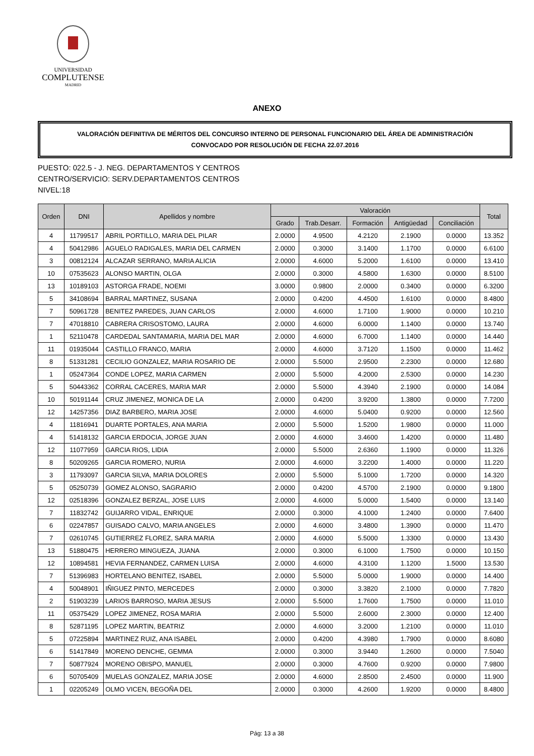UNIVERSIDAD
COMPLUTENSE
MADRID
ANEXO
VALORACIÓN DEFINITIVA DE MÉRITOS DEL CONCURSO INTERNO DE PERSONAL FUNCIONARIO DEL ÁREA DE ADMINISTRACIÓN
CONVOCADO POR RESOLUCIÓN DE FECHA 22.07.2016
PUESTO: 022.5 - J. NEG. DEPARTAMENTOS Y CENTROS
CENTRO/SERVICIO: SERV.DEPARTAMENTOS CENTROS
NIVEL:18
| Orden | DNI | Apellidos y nombre | Valoración | | | | | Total |
| --- | --- | --- | --- | --- | --- | --- | --- | --- |
| | | | Grado | Trab.Desarr. | Formación | Antigüedad | Conciliación | |
| 4 | 11799517 | ABRIL PORTILLO, MARIA DEL PILAR | 2.0000 | 4.9500 | 4.2120 | 2.1900 | 0.0000 | 13.352 |
| 4 | 50412986 | AGUELO RADIGALES, MARIA DEL CARMEN | 2.0000 | 0.3000 | 3.1400 | 1.1700 | 0.0000 | 6.6100 |
| 3 | 00812124 | ALCAZAR SERRANO, MARIA ALICIA | 2.0000 | 4.6000 | 5.2000 | 1.6100 | 0.0000 | 13.410 |
| 10 | 07535623 | ALONSO MARTIN, OLGA | 2.0000 | 0.3000 | 4.5800 | 1.6300 | 0.0000 | 8.5100 |
| 13 | 10189103 | ASTORGA FRADE, NOEMI | 3.0000 | 0.9800 | 2.0000 | 0.3400 | 0.0000 | 6.3200 |
| 5 | 34108694 | BARRAL MARTINEZ, SUSANA | 2.0000 | 0.4200 | 4.4500 | 1.6100 | 0.0000 | 8.4800 |
| 7 | 50961728 | BENITEZ PAREDES, JUAN CARLOS | 2.0000 | 4.6000 | 1.7100 | 1.9000 | 0.0000 | 10.210 |
| 7 | 47018810 | CABRERA CRISOSTOMO, LAURA | 2.0000 | 4.6000 | 6.0000 | 1.1400 | 0.0000 | 13.740 |
| 1 | 52110478 | CARDEDAL SANTAMARIA, MARIA DEL MAR | 2.0000 | 4.6000 | 6.7000 | 1.1400 | 0.0000 | 14.440 |
| 11 | 01935044 | CASTILLO FRANCO, MARIA | 2.0000 | 4.6000 | 3.7120 | 1.1500 | 0.0000 | 11.462 |
| 8 | 51331281 | CECILIO GONZALEZ, MARIA ROSARIO DE | 2.0000 | 5.5000 | 2.9500 | 2.2300 | 0.0000 | 12.680 |
| 1 | 05247364 | CONDE LOPEZ, MARIA CARMEN | 2.0000 | 5.5000 | 4.2000 | 2.5300 | 0.0000 | 14.230 |
| 5 | 50443362 | CORRAL CACERES, MARIA MAR | 2.0000 | 5.5000 | 4.3940 | 2.1900 | 0.0000 | 14.084 |
| 10 | 50191144 | CRUZ JIMENEZ, MONICA DE LA | 2.0000 | 0.4200 | 3.9200 | 1.3800 | 0.0000 | 7.7200 |
| 12 | 14257356 | DIAZ BARBERO, MARIA JOSE | 2.0000 | 4.6000 | 5.0400 | 0.9200 | 0.0000 | 12.560 |
| 4 | 11816941 | DUARTE PORTALES, ANA MARIA | 2.0000 | 5.5000 | 1.5200 | 1.9800 | 0.0000 | 11.000 |
| 4 | 51418132 | GARCIA ERDOCIA, JORGE JUAN | 2.0000 | 4.6000 | 3.4600 | 1.4200 | 0.0000 | 11.480 |
| 12 | 11077959 | GARCIA RIOS, LIDIA | 2.0000 | 5.5000 | 2.6360 | 1.1900 | 0.0000 | 11.326 |
| 8 | 50209265 | GARCIA ROMERO, NURIA | 2.0000 | 4.6000 | 3.2200 | 1.4000 | 0.0000 | 11.220 |
| 3 | 11793097 | GARCIA SILVA, MARIA DOLORES | 2.0000 | 5.5000 | 5.1000 | 1.7200 | 0.0000 | 14.320 |
| 5 | 05250739 | GOMEZ ALONSO, SAGRARIO | 2.0000 | 0.4200 | 4.5700 | 2.1900 | 0.0000 | 9.1800 |
| 12 | 02518396 | GONZALEZ BERZAL, JOSE LUIS | 2.0000 | 4.6000 | 5.0000 | 1.5400 | 0.0000 | 13.140 |
| 7 | 11832742 | GUIJARRO VIDAL, ENRIQUE | 2.0000 | 0.3000 | 4.1000 | 1.2400 | 0.0000 | 7.6400 |
| 6 | 02247857 | GUISADO CALVO, MARIA ANGELES | 2.0000 | 4.6000 | 3.4800 | 1.3900 | 0.0000 | 11.470 |
| 7 | 02610745 | GUTIERREZ FLOREZ, SARA MARIA | 2.0000 | 4.6000 | 5.5000 | 1.3300 | 0.0000 | 13.430 |
| 13 | 51880475 | HERRERO MINGUEZA, JUANA | 2.0000 | 0.3000 | 6.1000 | 1.7500 | 0.0000 | 10.150 |
| 12 | 10894581 | HEVIA FERNANDEZ, CARMEN LUISA | 2.0000 | 4.6000 | 4.3100 | 1.1200 | 1.5000 | 13.530 |
| 7 | 51396983 | HORTELANO BENITEZ, ISABEL | 2.0000 | 5.5000 | 5.0000 | 1.9000 | 0.0000 | 14.400 |
| 4 | 50048901 | IÑIGUEZ PINTO, MERCEDES | 2.0000 | 0.3000 | 3.3820 | 2.1000 | 0.0000 | 7.7820 |
| 2 | 51903239 | LARIOS BARROSO, MARIA JESUS | 2.0000 | 5.5000 | 1.7600 | 1.7500 | 0.0000 | 11.010 |
| 11 | 05375429 | LOPEZ JIMENEZ, ROSA MARIA | 2.0000 | 5.5000 | 2.6000 | 2.3000 | 0.0000 | 12.400 |
| 8 | 52871195 | LOPEZ MARTIN, BEATRIZ | 2.0000 | 4.6000 | 3.2000 | 1.2100 | 0.0000 | 11.010 |
| 5 | 07225894 | MARTINEZ RUIZ, ANA ISABEL | 2.0000 | 0.4200 | 4.3980 | 1.7900 | 0.0000 | 8.6080 |
| 6 | 51417849 | MORENO DENCHE, GEMMA | 2.0000 | 0.3000 | 3.9440 | 1.2600 | 0.0000 | 7.5040 |
| 7 | 50877924 | MORENO OBISPO, MANUEL | 2.0000 | 0.3000 | 4.7600 | 0.9200 | 0.0000 | 7.9800 |
| 6 | 50705409 | MUELAS GONZALEZ, MARIA JOSE | 2.0000 | 4.6000 | 2.8500 | 2.4500 | 0.0000 | 11.900 |
| 1 | 02205249 | OLMO VICEN, BEGOÑA DEL | 2.0000 | 0.3000 | 4.2600 | 1.9200 | 0.0000 | 8.4800 |
Pág: 13 a 38